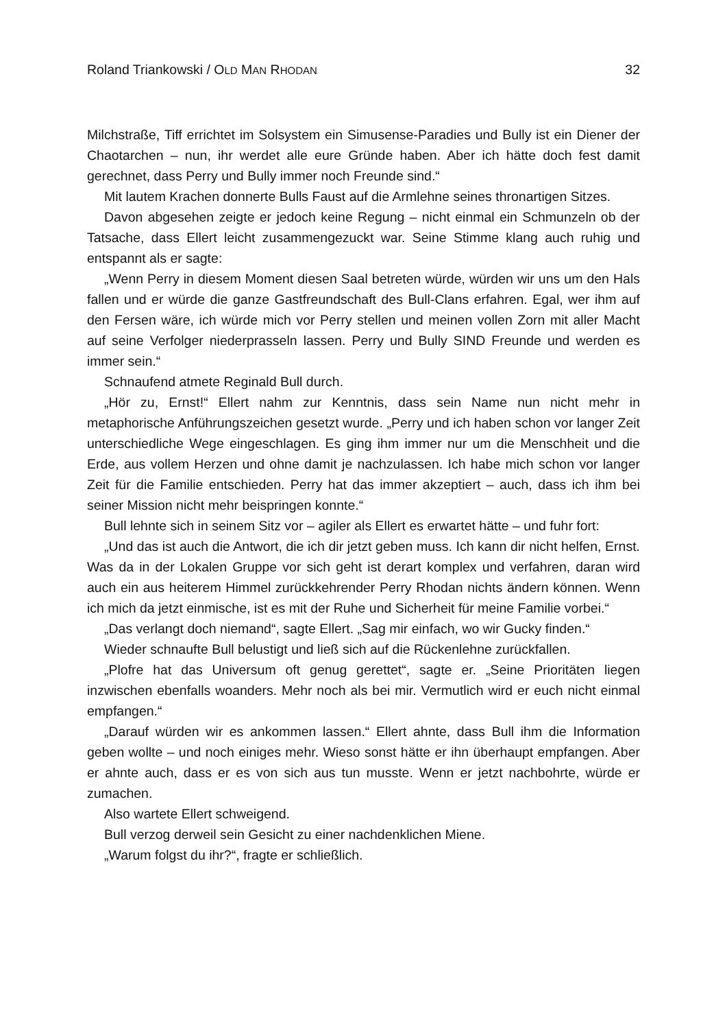Roland Triankowski / OLD MAN RHODAN 32
Milchstraße, Tiff errichtet im Solsystem ein Simusense-Paradies und Bully ist ein Diener der Chaotarchen – nun, ihr werdet alle eure Gründe haben. Aber ich hätte doch fest damit gerechnet, dass Perry und Bully immer noch Freunde sind.“
Mit lautem Krachen donnerte Bulls Faust auf die Armlehne seines thronartigen Sitzes.
Davon abgesehen zeigte er jedoch keine Regung – nicht einmal ein Schmunzeln ob der Tatsache, dass Ellert leicht zusammengezuckt war. Seine Stimme klang auch ruhig und entspannt als er sagte:
„Wenn Perry in diesem Moment diesen Saal betreten würde, würden wir uns um den Hals fallen und er würde die ganze Gastfreundschaft des Bull-Clans erfahren. Egal, wer ihm auf den Fersen wäre, ich würde mich vor Perry stellen und meinen vollen Zorn mit aller Macht auf seine Verfolger niederprasseln lassen. Perry und Bully SIND Freunde und werden es immer sein.“
Schnaufend atmete Reginald Bull durch.
„Hör zu, Ernst!“ Ellert nahm zur Kenntnis, dass sein Name nun nicht mehr in metaphorische Anführungszeichen gesetzt wurde. „Perry und ich haben schon vor langer Zeit unterschiedliche Wege eingeschlagen. Es ging ihm immer nur um die Menschheit und die Erde, aus vollem Herzen und ohne damit je nachzulassen. Ich habe mich schon vor langer Zeit für die Familie entschieden. Perry hat das immer akzeptiert – auch, dass ich ihm bei seiner Mission nicht mehr beispringen konnte.“
Bull lehnte sich in seinem Sitz vor – agiler als Ellert es erwartet hätte – und fuhr fort:
„Und das ist auch die Antwort, die ich dir jetzt geben muss. Ich kann dir nicht helfen, Ernst. Was da in der Lokalen Gruppe vor sich geht ist derart komplex und verfahren, daran wird auch ein aus heiterem Himmel zurückkehrender Perry Rhodan nichts ändern können. Wenn ich mich da jetzt einmische, ist es mit der Ruhe und Sicherheit für meine Familie vorbei.“
„Das verlangt doch niemand“, sagte Ellert. „Sag mir einfach, wo wir Gucky finden.“
Wieder schnaufte Bull belustigt und ließ sich auf die Rückenlehne zurückfallen.
„Plofre hat das Universum oft genug gerettet“, sagte er. „Seine Prioritäten liegen inzwischen ebenfalls woanders. Mehr noch als bei mir. Vermutlich wird er euch nicht einmal empfangen.“
„Darauf würden wir es ankommen lassen.“ Ellert ahnte, dass Bull ihm die Information geben wollte – und noch einiges mehr. Wieso sonst hätte er ihn überhaupt empfangen. Aber er ahnte auch, dass er es von sich aus tun musste. Wenn er jetzt nachbohrte, würde er zumachen.
Also wartete Ellert schweigend.
Bull verzog derweil sein Gesicht zu einer nachdenklichen Miene.
„Warum folgst du ihr?“, fragte er schließlich.